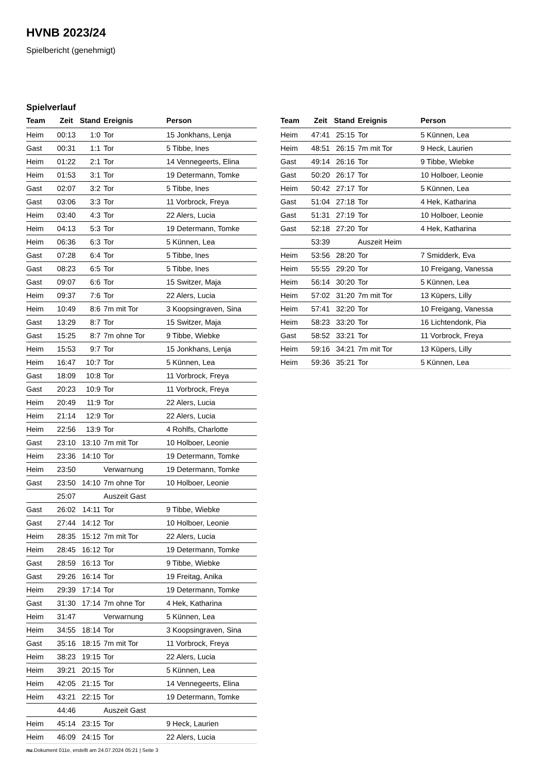HVNB 2023/24
Spielbericht (genehmigt)
Spielverlauf
| Team | Zeit | Stand | Ereignis | Person |
| --- | --- | --- | --- | --- |
| Heim | 00:13 | 1:0 | Tor | 15 Jonkhans, Lenja |
| Gast | 00:31 | 1:1 | Tor | 5 Tibbe, Ines |
| Heim | 01:22 | 2:1 | Tor | 14 Vennegeerts, Elina |
| Heim | 01:53 | 3:1 | Tor | 19 Determann, Tomke |
| Gast | 02:07 | 3:2 | Tor | 5 Tibbe, Ines |
| Gast | 03:06 | 3:3 | Tor | 11 Vorbrock, Freya |
| Heim | 03:40 | 4:3 | Tor | 22 Alers, Lucia |
| Heim | 04:13 | 5:3 | Tor | 19 Determann, Tomke |
| Heim | 06:36 | 6:3 | Tor | 5 Künnen, Lea |
| Gast | 07:28 | 6:4 | Tor | 5 Tibbe, Ines |
| Gast | 08:23 | 6:5 | Tor | 5 Tibbe, Ines |
| Gast | 09:07 | 6:6 | Tor | 15 Switzer, Maja |
| Heim | 09:37 | 7:6 | Tor | 22 Alers, Lucia |
| Heim | 10:49 | 8:6 | 7m mit Tor | 3 Koopsingraven, Sina |
| Gast | 13:29 | 8:7 | Tor | 15 Switzer, Maja |
| Gast | 15:25 | 8:7 | 7m ohne Tor | 9 Tibbe, Wiebke |
| Heim | 15:53 | 9:7 | Tor | 15 Jonkhans, Lenja |
| Heim | 16:47 | 10:7 | Tor | 5 Künnen, Lea |
| Gast | 18:09 | 10:8 | Tor | 11 Vorbrock, Freya |
| Gast | 20:23 | 10:9 | Tor | 11 Vorbrock, Freya |
| Heim | 20:49 | 11:9 | Tor | 22 Alers, Lucia |
| Heim | 21:14 | 12:9 | Tor | 22 Alers, Lucia |
| Heim | 22:56 | 13:9 | Tor | 4 Rohlfs, Charlotte |
| Gast | 23:10 | 13:10 | 7m mit Tor | 10 Holboer, Leonie |
| Heim | 23:36 | 14:10 | Tor | 19 Determann, Tomke |
| Heim | 23:50 | | Verwarnung | 19 Determann, Tomke |
| Gast | 23:50 | 14:10 | 7m ohne Tor | 10 Holboer, Leonie |
| | 25:07 | | Auszeit Gast | |
| Gast | 26:02 | 14:11 | Tor | 9 Tibbe, Wiebke |
| Gast | 27:44 | 14:12 | Tor | 10 Holboer, Leonie |
| Heim | 28:35 | 15:12 | 7m mit Tor | 22 Alers, Lucia |
| Heim | 28:45 | 16:12 | Tor | 19 Determann, Tomke |
| Gast | 28:59 | 16:13 | Tor | 9 Tibbe, Wiebke |
| Gast | 29:26 | 16:14 | Tor | 19 Freitag, Anika |
| Heim | 29:39 | 17:14 | Tor | 19 Determann, Tomke |
| Gast | 31:30 | 17:14 | 7m ohne Tor | 4 Hek, Katharina |
| Heim | 31:47 | | Verwarnung | 5 Künnen, Lea |
| Heim | 34:55 | 18:14 | Tor | 3 Koopsingraven, Sina |
| Gast | 35:16 | 18:15 | 7m mit Tor | 11 Vorbrock, Freya |
| Heim | 38:23 | 19:15 | Tor | 22 Alers, Lucia |
| Heim | 39:21 | 20:15 | Tor | 5 Künnen, Lea |
| Heim | 42:05 | 21:15 | Tor | 14 Vennegeerts, Elina |
| Heim | 43:21 | 22:15 | Tor | 19 Determann, Tomke |
| | 44:46 | | Auszeit Gast | |
| Heim | 45:14 | 23:15 | Tor | 9 Heck, Laurien |
| Heim | 46:09 | 24:15 | Tor | 22 Alers, Lucia |
| Team | Zeit | Stand | Ereignis | Person |
| --- | --- | --- | --- | --- |
| Heim | 47:41 | 25:15 | Tor | 5 Künnen, Lea |
| Heim | 48:51 | 26:15 | 7m mit Tor | 9 Heck, Laurien |
| Gast | 49:14 | 26:16 | Tor | 9 Tibbe, Wiebke |
| Gast | 50:20 | 26:17 | Tor | 10 Holboer, Leonie |
| Heim | 50:42 | 27:17 | Tor | 5 Künnen, Lea |
| Gast | 51:04 | 27:18 | Tor | 4 Hek, Katharina |
| Gast | 51:31 | 27:19 | Tor | 10 Holboer, Leonie |
| Gast | 52:18 | 27:20 | Tor | 4 Hek, Katharina |
| | 53:39 | | Auszeit Heim | |
| Heim | 53:56 | 28:20 | Tor | 7 Smidderk, Eva |
| Heim | 55:55 | 29:20 | Tor | 10 Freigang, Vanessa |
| Heim | 56:14 | 30:20 | Tor | 5 Künnen, Lea |
| Heim | 57:02 | 31:20 | 7m mit Tor | 13 Küpers, Lilly |
| Heim | 57:41 | 32:20 | Tor | 10 Freigang, Vanessa |
| Heim | 58:23 | 33:20 | Tor | 16 Lichtendonk, Pia |
| Gast | 58:52 | 33:21 | Tor | 11 Vorbrock, Freya |
| Heim | 59:16 | 34:21 | 7m mit Tor | 13 Küpers, Lilly |
| Heim | 59:36 | 35:21 | Tor | 5 Künnen, Lea |
nu.Dokument 011e, erstellt am 24.07.2024 05:21 | Seite 3